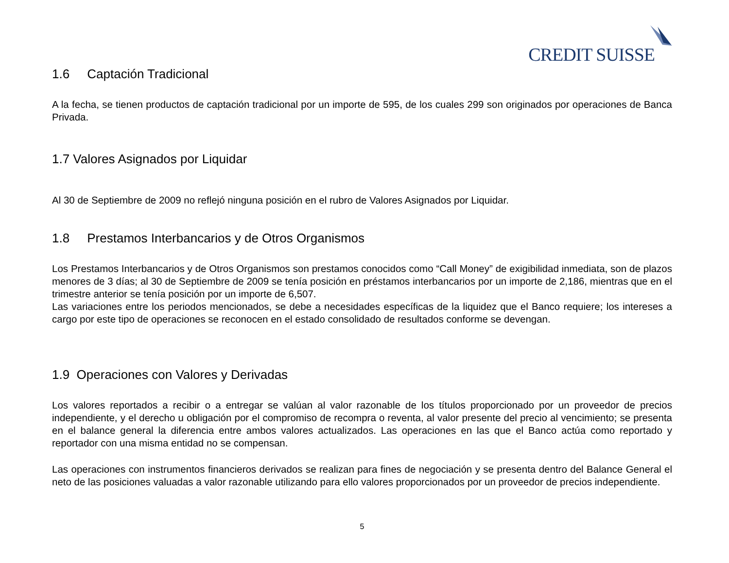CREDIT SUISSE
1.6 Captación Tradicional
A la fecha, se tienen productos de captación tradicional por un importe de 595, de los cuales 299 son originados por operaciones de Banca Privada.
1.7 Valores Asignados por Liquidar
Al 30 de Septiembre de 2009 no reflejó ninguna posición en el rubro de Valores Asignados por Liquidar.
1.8 Prestamos Interbancarios y de Otros Organismos
Los Prestamos Interbancarios y de Otros Organismos son prestamos conocidos como “Call Money” de exigibilidad inmediata, son de plazos menores de 3 días; al 30 de Septiembre de 2009 se tenía posición en préstamos interbancarios por un importe de 2,186, mientras que en el trimestre anterior se tenía posición por un importe de 6,507.
Las variaciones entre los periodos mencionados, se debe a necesidades específicas de la liquidez que el Banco requiere; los intereses a cargo por este tipo de operaciones se reconocen en el estado consolidado de resultados conforme se devengan.
1.9 Operaciones con Valores y Derivadas
Los valores reportados a recibir o a entregar se valúan al valor razonable de los títulos proporcionado por un proveedor de precios independiente, y el derecho u obligación por el compromiso de recompra o reventa, al valor presente del precio al vencimiento; se presenta en el balance general la diferencia entre ambos valores actualizados. Las operaciones en las que el Banco actúa como reportado y reportador con una misma entidad no se compensan.
Las operaciones con instrumentos financieros derivados se realizan para fines de negociación y se presenta dentro del Balance General el neto de las posiciones valuadas a valor razonable utilizando para ello valores proporcionados por un proveedor de precios independiente.
5